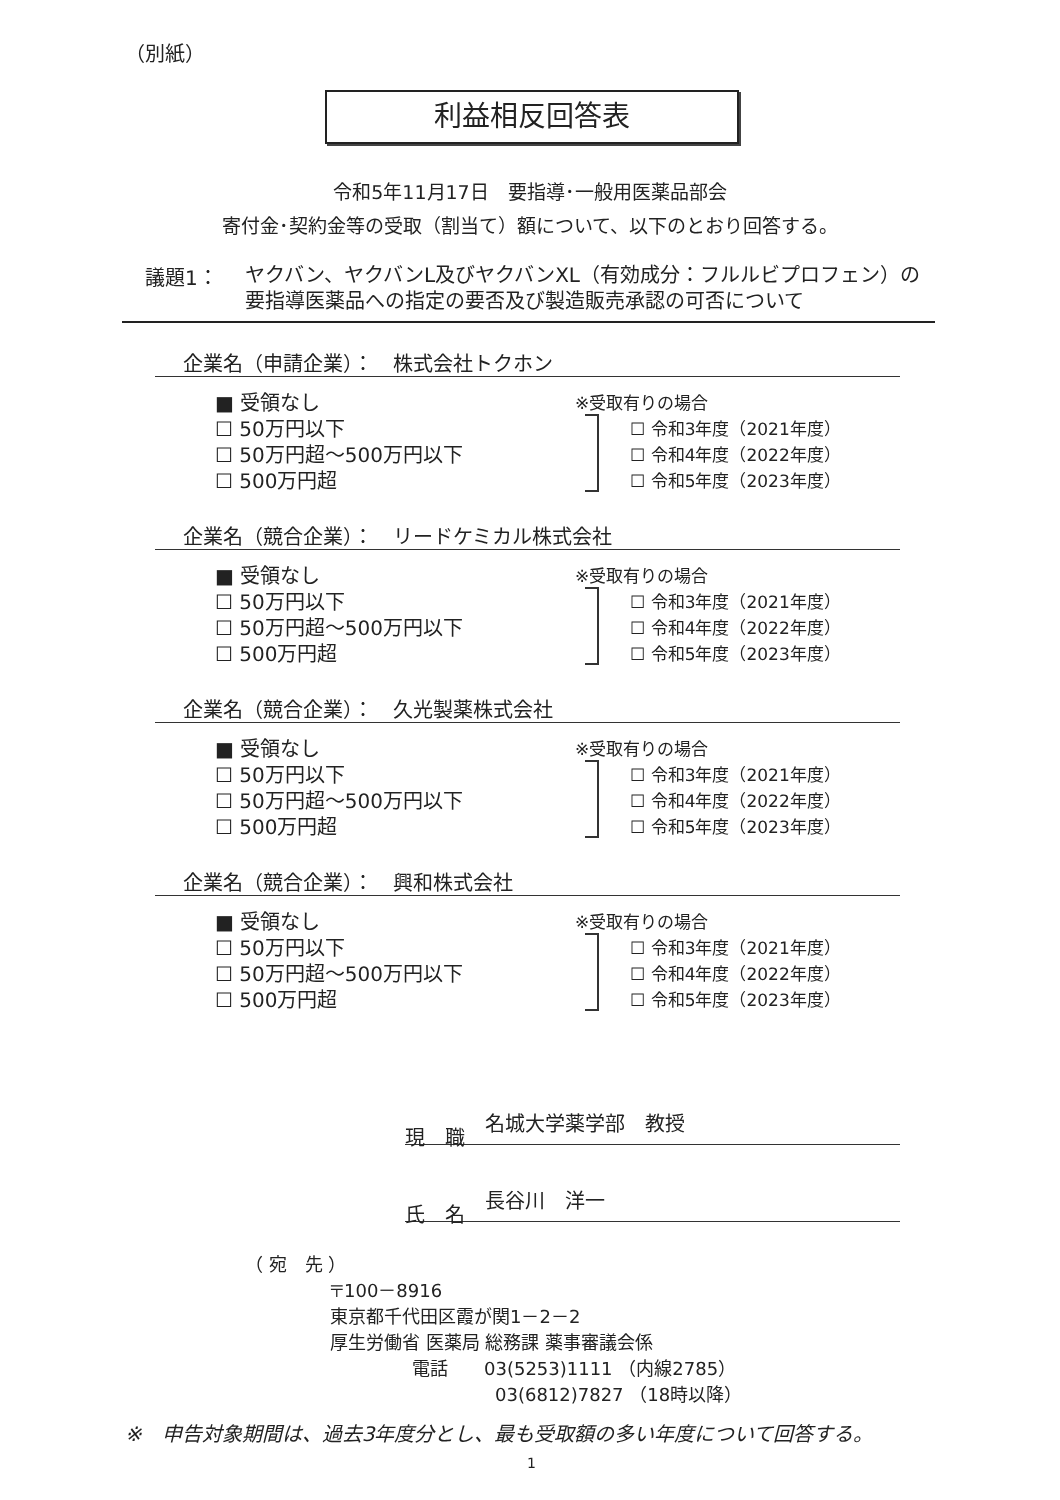（別紙）
利益相反回答表
令和5年11月17日　要指導･一般用医薬品部会
寄付金･契約金等の受取（割当て）額について、以下のとおり回答する。
議題1：
ヤクバン、ヤクバンL及びヤクバンXL（有効成分：フルルビプロフェン）の
要指導医薬品への指定の要否及び製造販売承認の可否について
企業名（申請企業）：　株式会社トクホン
■ 受領なし
☐ 50万円以下
☐ 50万円超～500万円以下
☐ 500万円超
※受取有りの場合
☐ 令和3年度（2021年度）
☐ 令和4年度（2022年度）
☐ 令和5年度（2023年度）
企業名（競合企業）：　リードケミカル株式会社
■ 受領なし
☐ 50万円以下
☐ 50万円超～500万円以下
☐ 500万円超
※受取有りの場合
☐ 令和3年度（2021年度）
☐ 令和4年度（2022年度）
☐ 令和5年度（2023年度）
企業名（競合企業）：　久光製薬株式会社
■ 受領なし
☐ 50万円以下
☐ 50万円超～500万円以下
☐ 500万円超
※受取有りの場合
☐ 令和3年度（2021年度）
☐ 令和4年度（2022年度）
☐ 令和5年度（2023年度）
企業名（競合企業）：　興和株式会社
■ 受領なし
☐ 50万円以下
☐ 50万円超～500万円以下
☐ 500万円超
※受取有りの場合
☐ 令和3年度（2021年度）
☐ 令和4年度（2022年度）
☐ 令和5年度（2023年度）
現　職　名城大学薬学部　教授
氏　名　長谷川　洋一
（ 宛　先 ）
〒100－8916
東京都千代田区霞が関1－2－2
厚生労働省 医薬局 総務課 薬事審議会係
電話　　03(5253)1111 （内線2785）
03(6812)7827 （18時以降）
※　申告対象期間は、過去3年度分とし、最も受取額の多い年度について回答する。
1